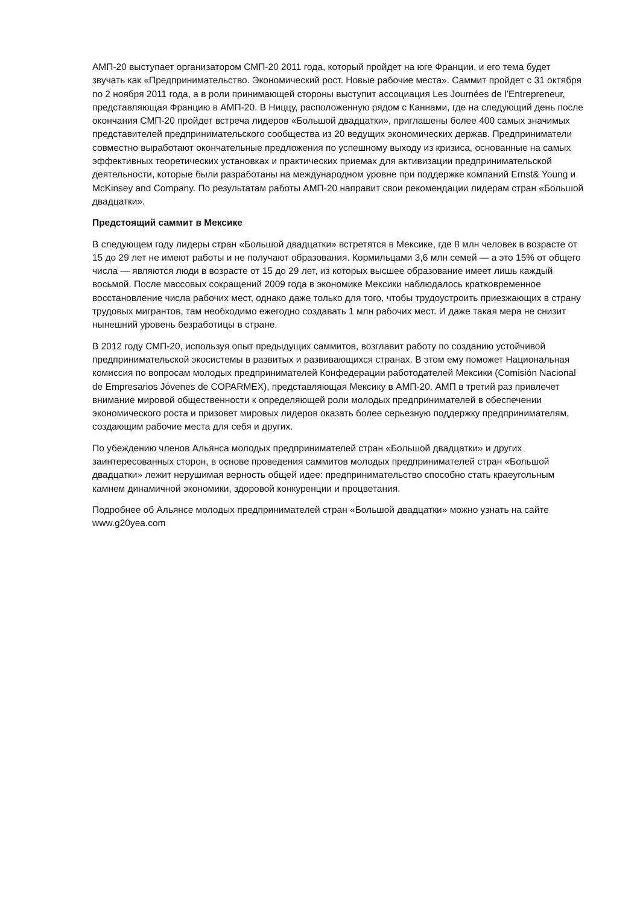АМП-20 выступает организатором СМП-20 2011 года, который пройдет на юге Франции, и его тема будет звучать как «Предпринимательство. Экономический рост. Новые рабочие места». Саммит пройдет с 31 октября по 2 ноября 2011 года, а в роли принимающей стороны выступит ассоциация Les Journées de l’Entrepreneur, представляющая Францию в АМП-20. В Ниццу, расположенную рядом с Каннами, где на следующий день после окончания СМП-20 пройдет встреча лидеров «Большой двадцатки», приглашены более 400 самых значимых представителей предпринимательского сообщества из 20 ведущих экономических держав. Предприниматели совместно выработают окончательные предложения по успешному выходу из кризиса, основанные на самых эффективных теоретических установках и практических приемах для активизации предпринимательской деятельности, которые были разработаны на международном уровне при поддержке компаний Ernst& Young и McKinsey and Company. По результатам работы АМП-20 направит свои рекомендации лидерам стран «Большой двадцатки».
Предстоящий саммит в Мексике
В следующем году лидеры стран «Большой двадцатки» встретятся в Мексике, где 8 млн человек в возрасте от 15 до 29 лет не имеют работы и не получают образования. Кормильцами 3,6 млн семей — а это 15% от общего числа — являются люди в возрасте от 15 до 29 лет, из которых высшее образование имеет лишь каждый восьмой. После массовых сокращений 2009 года в экономике Мексики наблюдалось кратковременное восстановление числа рабочих мест, однако даже только для того, чтобы трудоустроить приезжающих в страну трудовых мигрантов, там необходимо ежегодно создавать 1 млн рабочих мест. И даже такая мера не снизит нынешний уровень безработицы в стране.
В 2012 году СМП-20, используя опыт предыдущих саммитов, возглавит работу по созданию устойчивой предпринимательской экосистемы в развитых и развивающихся странах. В этом ему поможет Национальная комиссия по вопросам молодых предпринимателей Конфедерации работодателей Мексики (Comisión Nacional de Empresarios Jóvenes de COPARMEX), представляющая Мексику в АМП-20. АМП в третий раз привлечет внимание мировой общественности к определяющей роли молодых предпринимателей в обеспечении экономического роста и призовет мировых лидеров оказать более серьезную поддержку предпринимателям, создающим рабочие места для себя и других.
По убеждению членов Альянса молодых предпринимателей стран «Большой двадцатки» и других заинтересованных сторон, в основе проведения саммитов молодых предпринимателей стран «Большой двадцатки» лежит нерушимая верность общей идее: предпринимательство способно стать краеугольным камнем динамичной экономики, здоровой конкуренции и процветания.
Подробнее об Альянсе молодых предпринимателей стран «Большой двадцатки» можно узнать на сайте www.g20yea.com